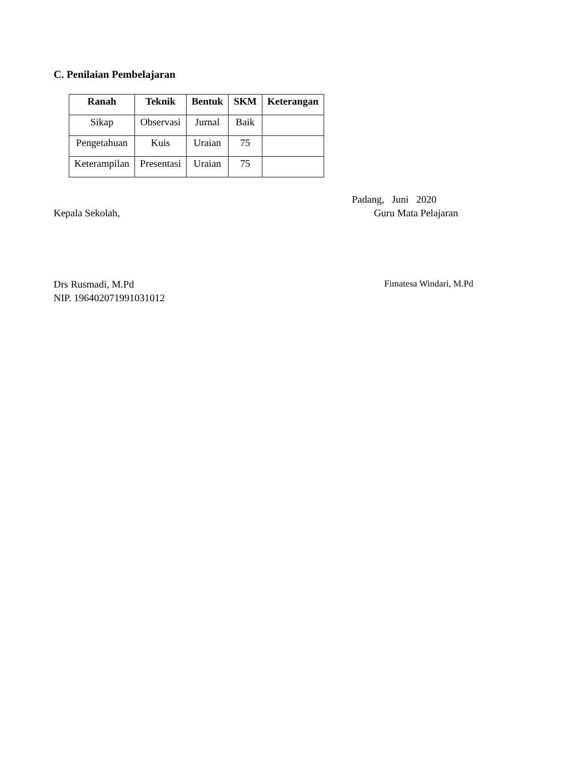C. Penilaian Pembelajaran
| Ranah | Teknik | Bentuk | SKM | Keterangan |
| --- | --- | --- | --- | --- |
| Sikap | Observasi | Jurnal | Baik | |
| Pengetahuan | Kuis | Uraian | 75 | |
| Keterampilan | Presentasi | Uraian | 75 | |
Padang, Juni 2020
Kepala Sekolah, Guru Mata Pelajaran
Drs Rusmadi, M.Pd Fimatesa Windari, M.Pd
NIP. 196402071991031012